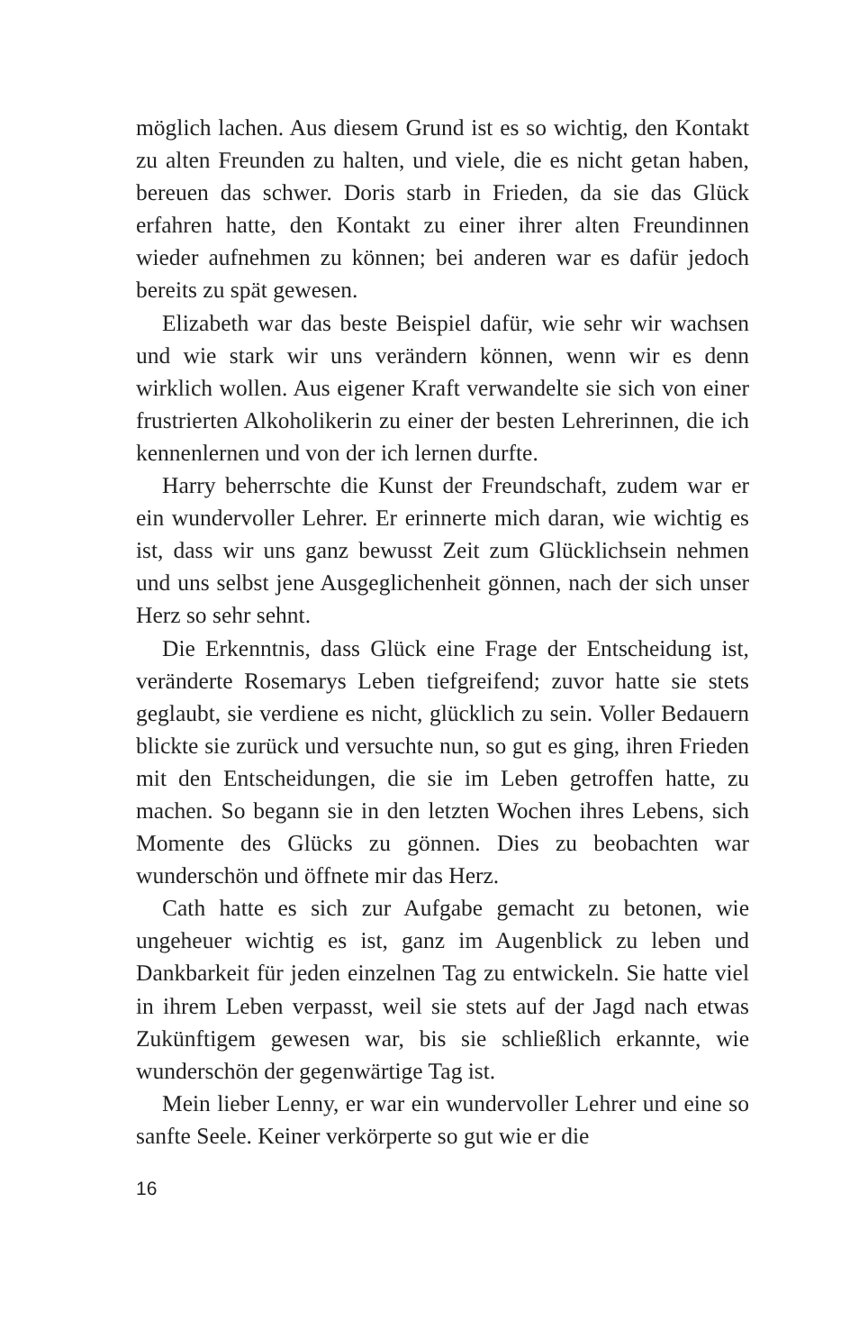möglich lachen. Aus diesem Grund ist es so wichtig, den Kontakt zu alten Freunden zu halten, und viele, die es nicht getan haben, bereuen das schwer. Doris starb in Frieden, da sie das Glück erfahren hatte, den Kontakt zu einer ihrer alten Freundinnen wieder aufnehmen zu können; bei anderen war es dafür jedoch bereits zu spät gewesen.
Elizabeth war das beste Beispiel dafür, wie sehr wir wachsen und wie stark wir uns verändern können, wenn wir es denn wirklich wollen. Aus eigener Kraft verwandelte sie sich von einer frustrierten Alkoholikerin zu einer der besten Lehrerinnen, die ich kennenlernen und von der ich lernen durfte.
Harry beherrschte die Kunst der Freundschaft, zudem war er ein wundervoller Lehrer. Er erinnerte mich daran, wie wichtig es ist, dass wir uns ganz bewusst Zeit zum Glücklichsein nehmen und uns selbst jene Ausgeglichenheit gönnen, nach der sich unser Herz so sehr sehnt.
Die Erkenntnis, dass Glück eine Frage der Entscheidung ist, veränderte Rosemarys Leben tiefgreifend; zuvor hatte sie stets geglaubt, sie verdiene es nicht, glücklich zu sein. Voller Bedauern blickte sie zurück und versuchte nun, so gut es ging, ihren Frieden mit den Entscheidungen, die sie im Leben getroffen hatte, zu machen. So begann sie in den letzten Wochen ihres Lebens, sich Momente des Glücks zu gönnen. Dies zu beobachten war wunderschön und öffnete mir das Herz.
Cath hatte es sich zur Aufgabe gemacht zu betonen, wie ungeheuer wichtig es ist, ganz im Augenblick zu leben und Dankbarkeit für jeden einzelnen Tag zu entwickeln. Sie hatte viel in ihrem Leben verpasst, weil sie stets auf der Jagd nach etwas Zukünftigem gewesen war, bis sie schließlich erkannte, wie wunderschön der gegenwärtige Tag ist.
Mein lieber Lenny, er war ein wundervoller Lehrer und eine so sanfte Seele. Keiner verkörperte so gut wie er die
16